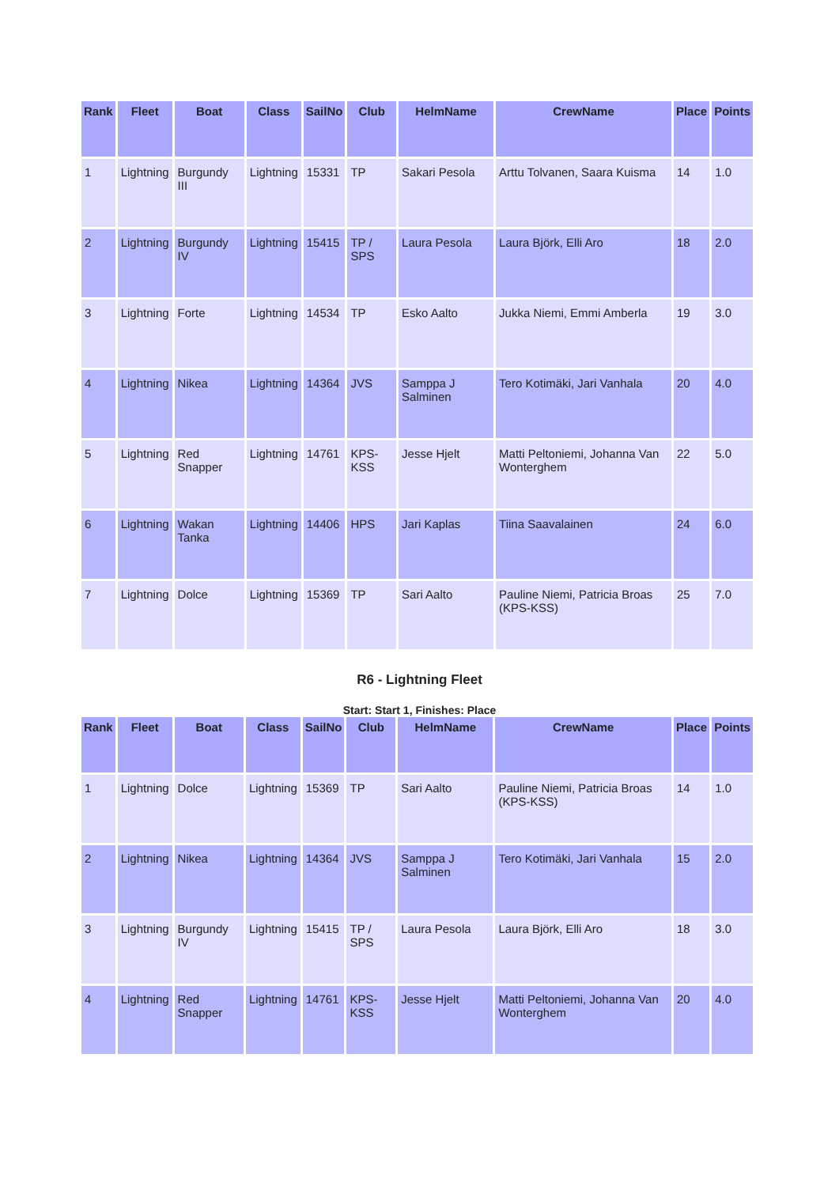| Rank | Fleet | Boat | Class | SailNo | Club | HelmName | CrewName | Place | Points |
| --- | --- | --- | --- | --- | --- | --- | --- | --- | --- |
| 1 | Lightning | Burgundy III | Lightning | 15331 | TP | Sakari Pesola | Arttu Tolvanen, Saara Kuisma | 14 | 1.0 |
| 2 | Lightning | Burgundy IV | Lightning | 15415 | TP / SPS | Laura Pesola | Laura Björk, Elli Aro | 18 | 2.0 |
| 3 | Lightning | Forte | Lightning | 14534 | TP | Esko Aalto | Jukka Niemi, Emmi Amberla | 19 | 3.0 |
| 4 | Lightning | Nikea | Lightning | 14364 | JVS | Samppa J Salminen | Tero Kotimäki, Jari Vanhala | 20 | 4.0 |
| 5 | Lightning | Red Snapper | Lightning | 14761 | KPS-KSS | Jesse Hjelt | Matti Peltoniemi, Johanna Van Wonterghem | 22 | 5.0 |
| 6 | Lightning | Wakan Tanka | Lightning | 14406 | HPS | Jari Kaplas | Tiina Saavalainen | 24 | 6.0 |
| 7 | Lightning | Dolce | Lightning | 15369 | TP | Sari Aalto | Pauline Niemi, Patricia Broas (KPS-KSS) | 25 | 7.0 |
R6 - Lightning Fleet
Start: Start 1, Finishes: Place
| Rank | Fleet | Boat | Class | SailNo | Club | HelmName | CrewName | Place | Points |
| --- | --- | --- | --- | --- | --- | --- | --- | --- | --- |
| 1 | Lightning | Dolce | Lightning | 15369 | TP | Sari Aalto | Pauline Niemi, Patricia Broas (KPS-KSS) | 14 | 1.0 |
| 2 | Lightning | Nikea | Lightning | 14364 | JVS | Samppa J Salminen | Tero Kotimäki, Jari Vanhala | 15 | 2.0 |
| 3 | Lightning | Burgundy IV | Lightning | 15415 | TP / SPS | Laura Pesola | Laura Björk, Elli Aro | 18 | 3.0 |
| 4 | Lightning | Red Snapper | Lightning | 14761 | KPS-KSS | Jesse Hjelt | Matti Peltoniemi, Johanna Van Wonterghem | 20 | 4.0 |